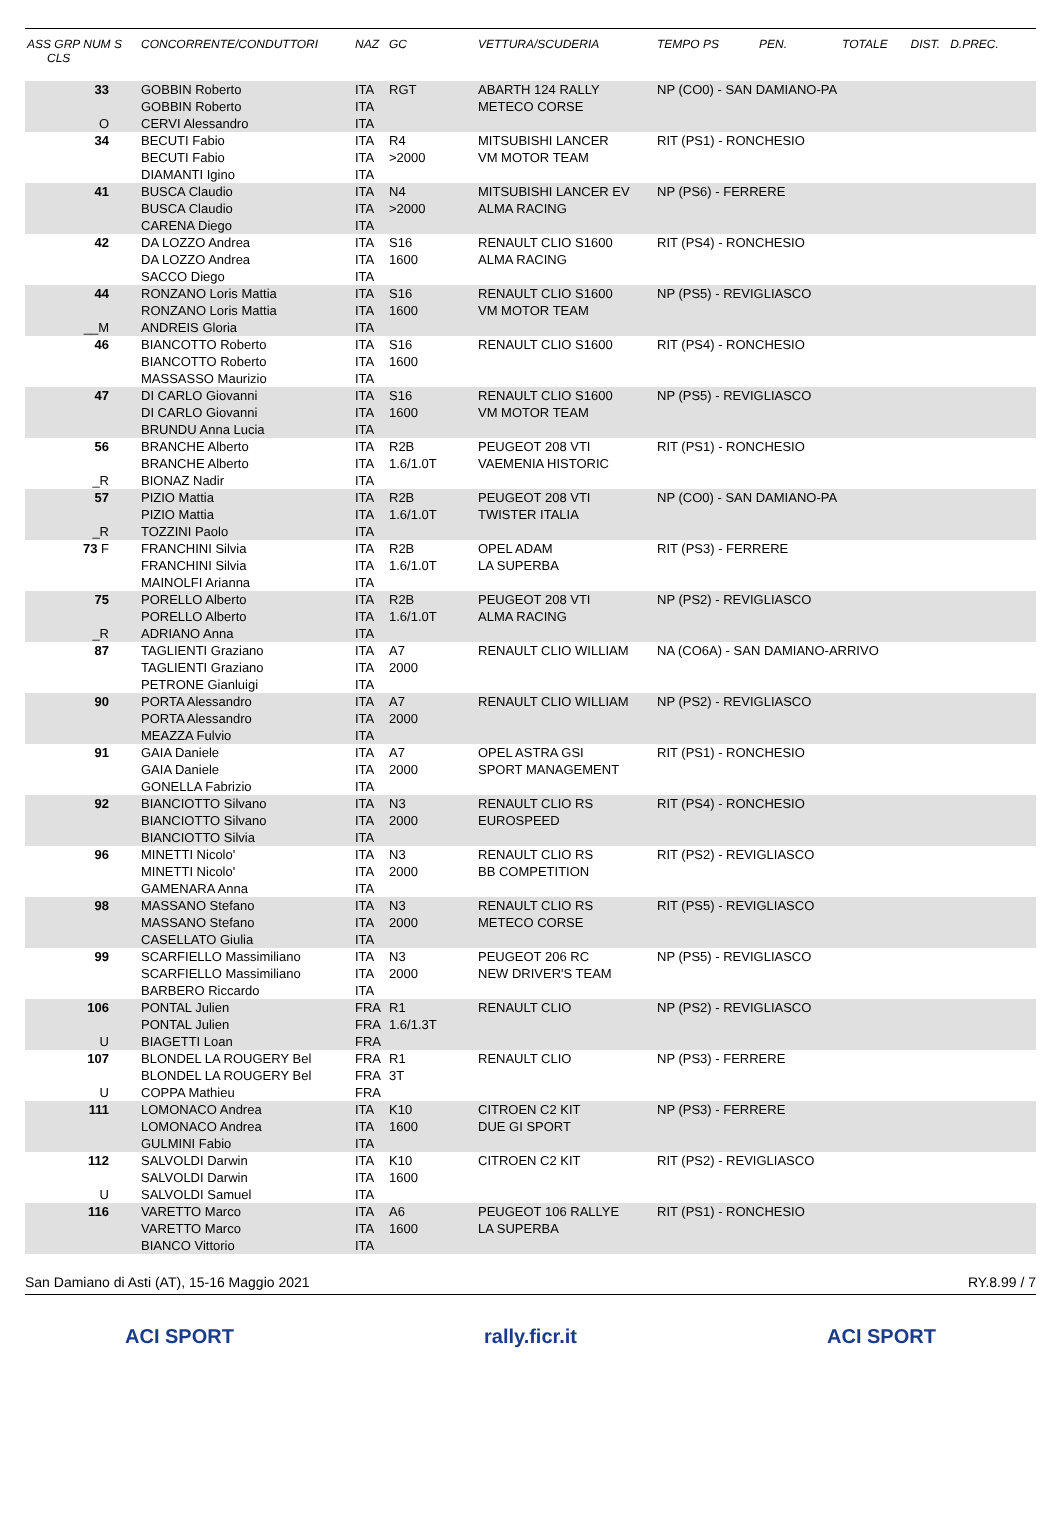| ASS GRP NUM S CLS | CONCORRENTE/CONDUTTORI | NAZ | GC | VETTURA/SCUDERIA | TEMPO PS PEN. | TOTALE | DIST. D.PREC. |
| --- | --- | --- | --- | --- | --- | --- | --- |
| 33 O | GOBBIN Roberto GOBBIN Roberto CERVI Alessandro | ITA ITA ITA | RGT | ABARTH 124 RALLY METECO CORSE | NP (CO0) - SAN DAMIANO-PA | | |
| 34 | BECUTI Fabio BECUTI Fabio DIAMANTI Igino | ITA ITA ITA | R4 >2000 | MITSUBISHI LANCER VM MOTOR TEAM | RIT (PS1) - RONCHESIO | | |
| 41 | BUSCA Claudio BUSCA Claudio CARENA Diego | ITA ITA ITA | N4 >2000 | MITSUBISHI LANCER EV ALMA RACING | NP (PS6) - FERRERE | | |
| 42 | DA LOZZO Andrea DA LOZZO Andrea SACCO Diego | ITA ITA ITA | S16 1600 | RENAULT CLIO S1600 ALMA RACING | RIT (PS4) - RONCHESIO | | |
| 44 __M | RONZANO Loris Mattia RONZANO Loris Mattia ANDREIS Gloria | ITA ITA ITA | S16 1600 | RENAULT CLIO S1600 VM MOTOR TEAM | NP (PS5) - REVIGLIASCO | | |
| 46 | BIANCOTTO Roberto BIANCOTTO Roberto MASSASSO Maurizio | ITA ITA ITA | S16 1600 | RENAULT CLIO S1600 | RIT (PS4) - RONCHESIO | | |
| 47 | DI CARLO Giovanni DI CARLO Giovanni BRUNDU Anna Lucia | ITA ITA ITA | S16 1600 | RENAULT CLIO S1600 VM MOTOR TEAM | NP (PS5) - REVIGLIASCO | | |
| 56 _R | BRANCHE Alberto BRANCHE Alberto BIONAZ Nadir | ITA ITA ITA | R2B 1.6/1.0T | PEUGEOT 208 VTI VAEMENIA HISTORIC | RIT (PS1) - RONCHESIO | | |
| 57 _R | PIZIO Mattia PIZIO Mattia TOZZINI Paolo | ITA ITA ITA | R2B 1.6/1.0T | PEUGEOT 208 VTI TWISTER ITALIA | NP (CO0) - SAN DAMIANO-PA | | |
| 73 F | FRANCHINI Silvia FRANCHINI Silvia MAINOLFI Arianna | ITA ITA ITA | R2B 1.6/1.0T | OPEL ADAM LA SUPERBA | RIT (PS3) - FERRERE | | |
| 75 _R | PORELLO Alberto PORELLO Alberto ADRIANO Anna | ITA ITA ITA | R2B 1.6/1.0T | PEUGEOT 208 VTI ALMA RACING | NP (PS2) - REVIGLIASCO | | |
| 87 | TAGLIENTI Graziano TAGLIENTI Graziano PETRONE Gianluigi | ITA ITA ITA | A7 2000 | RENAULT CLIO WILLIAM | NA (CO6A) - SAN DAMIANO-ARRIVO | | |
| 90 | PORTA Alessandro PORTA Alessandro MEAZZA Fulvio | ITA ITA ITA | A7 2000 | RENAULT CLIO WILLIAM | NP (PS2) - REVIGLIASCO | | |
| 91 | GAIA Daniele GAIA Daniele GONELLA Fabrizio | ITA ITA ITA | A7 2000 | OPEL ASTRA GSI SPORT MANAGEMENT | RIT (PS1) - RONCHESIO | | |
| 92 | BIANCIOTTO Silvano BIANCIOTTO Silvano BIANCIOTTO Silvia | ITA ITA ITA | N3 2000 | RENAULT CLIO RS EUROSPEED | RIT (PS4) - RONCHESIO | | |
| 96 | MINETTI Nicolo' MINETTI Nicolo' GAMENARA Anna | ITA ITA ITA | N3 2000 | RENAULT CLIO RS BB COMPETITION | RIT (PS2) - REVIGLIASCO | | |
| 98 | MASSANO Stefano MASSANO Stefano CASELLATO Giulia | ITA ITA ITA | N3 2000 | RENAULT CLIO RS METECO CORSE | RIT (PS5) - REVIGLIASCO | | |
| 99 | SCARFIELLO Massimiliano SCARFIELLO Massimiliano BARBERO Riccardo | ITA ITA ITA | N3 2000 | PEUGEOT 206 RC NEW DRIVER'S TEAM | NP (PS5) - REVIGLIASCO | | |
| 106 U | PONTAL Julien PONTAL Julien BIAGETTI Loan | FRA FRA FRA | R1 1.6/1.3T | RENAULT CLIO | NP (PS2) - REVIGLIASCO | | |
| 107 U | BLONDEL LA ROUGERY Bel BLONDEL LA ROUGERY Bel COPPA Mathieu | FRA FRA FRA | R1 3T | RENAULT CLIO | NP (PS3) - FERRERE | | |
| 111 | LOMONACO Andrea LOMONACO Andrea GULMINI Fabio | ITA ITA ITA | K10 1600 | CITROEN C2 KIT DUE GI SPORT | NP (PS3) - FERRERE | | |
| 112 U | SALVOLDI Darwin SALVOLDI Darwin SALVOLDI Samuel | ITA ITA ITA | K10 1600 | CITROEN C2 KIT | RIT (PS2) - REVIGLIASCO | | |
| 116 | VARETTO Marco VARETTO Marco BIANCO Vittorio | ITA ITA ITA | A6 1600 | PEUGEOT 106 RALLYE LA SUPERBA | RIT (PS1) - RONCHESIO | | |
San Damiano di Asti (AT), 15-16 Maggio 2021 RY.8.99 / 7
ACI SPORT rally.ficr.it ACI SPORT